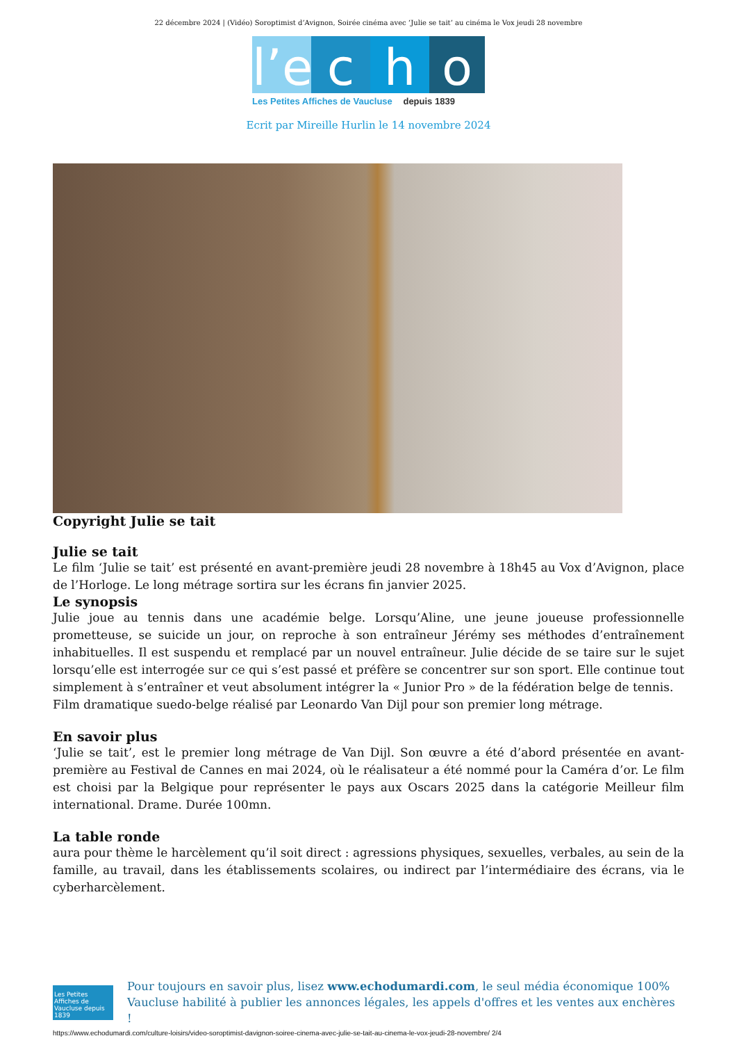22 décembre 2024 | (Vidéo) Soroptimist d’Avignon, Soirée cinéma avec ‘Julie se tait’ au cinéma le Vox jeudi 28 novembre
l’e
c h o
Les Petites Affiches de Vaucluse depuis 1839
Ecrit par Mireille Hurlin le 14 novembre 2024
Copyright Julie se tait
Julie se tait
Le film ‘Julie se tait’ est présenté en avant-première jeudi 28 novembre à 18h45 au Vox d’Avignon, place de l’Horloge. Le long métrage sortira sur les écrans fin janvier 2025.
Le synopsis
Julie joue au tennis dans une académie belge. Lorsqu’Aline, une jeune joueuse professionnelle prometteuse, se suicide un jour, on reproche à son entraîneur Jérémy ses méthodes d’entraînement inhabituelles. Il est suspendu et remplacé par un nouvel entraîneur. Julie décide de se taire sur le sujet lorsqu’elle est interrogée sur ce qui s’est passé et préfère se concentrer sur son sport. Elle continue tout simplement à s’entraîner et veut absolument intégrer la « Junior Pro » de la fédération belge de tennis.
Film dramatique suedo-belge réalisé par Leonardo Van Dijl pour son premier long métrage.
En savoir plus
‘Julie se tait’, est le premier long métrage de Van Dijl. Son œuvre a été d’abord présentée en avant-première au Festival de Cannes en mai 2024, où le réalisateur a été nommé pour la Caméra d’or. Le film est choisi par la Belgique pour représenter le pays aux Oscars 2025 dans la catégorie Meilleur film international. Drame. Durée 100mn.
La table ronde
aura pour thème le harcèlement qu’il soit direct : agressions physiques, sexuelles, verbales, au sein de la famille, au travail, dans les établissements scolaires, ou indirect par l’intermédiaire des écrans, via le cyberharcèlement.
Les Petites Affiches de Vaucluse depuis 1839
Pour toujours en savoir plus, lisez www.echodumardi.com, le seul média économique 100% Vaucluse habilité à publier les annonces légales, les appels d'offres et les ventes aux enchères !
https://www.echodumardi.com/culture-loisirs/video-soroptimist-davignon-soiree-cinema-avec-julie-se-tait-au-cinema-le-vox-jeudi-28-novembre/ 2/4